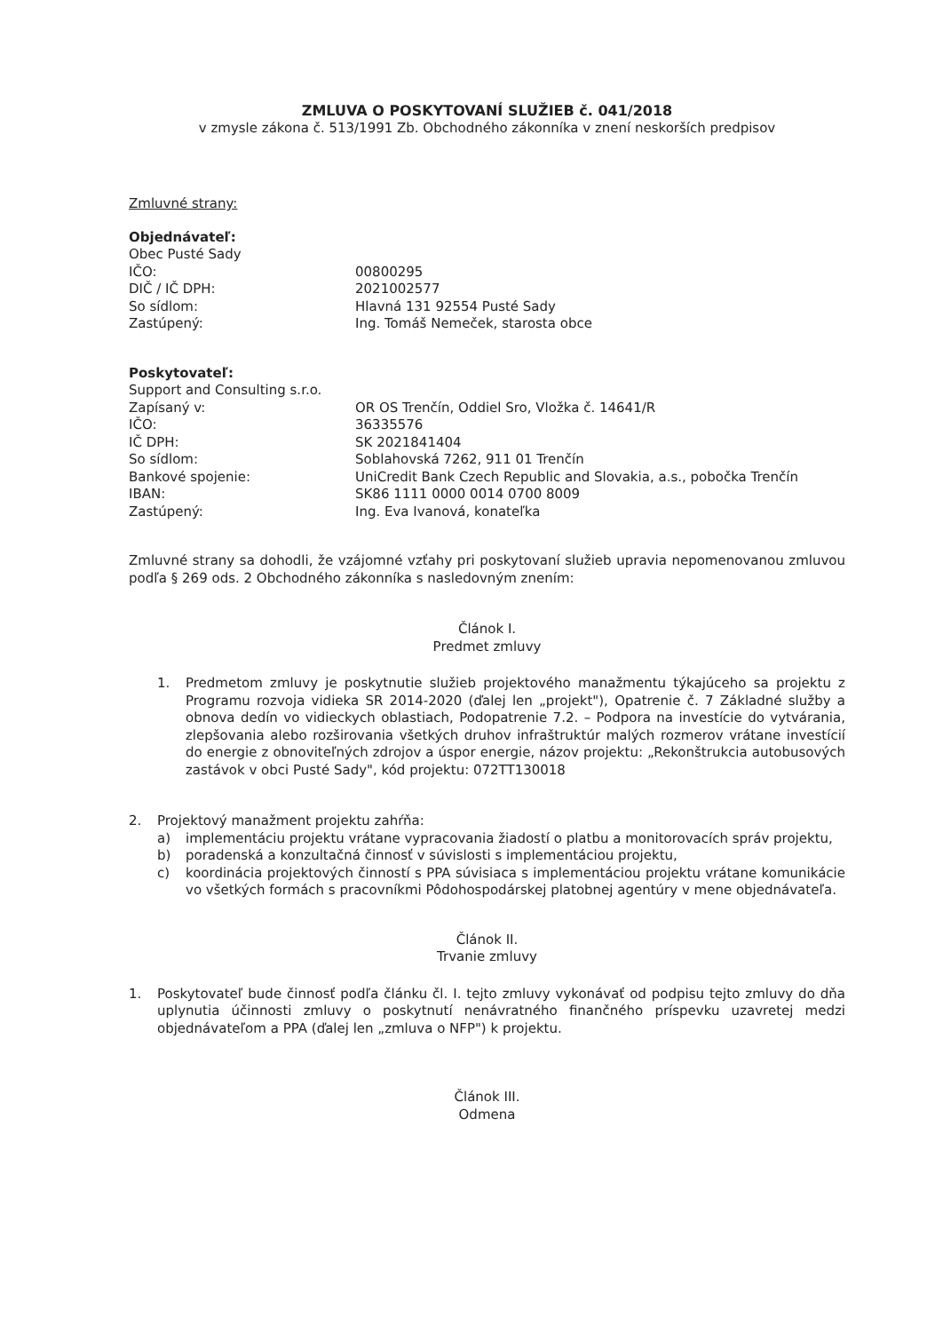ZMLUVA O POSKYTOVANÍ SLUŽIEB č. 041/2018
v zmysle zákona č. 513/1991 Zb. Obchodného zákonníka v znení neskorších predpisov
Zmluvné strany:
Objednávateľ:
Obec Pusté Sady
IČO: 00800295
DIČ / IČ DPH: 2021002577
So sídlom: Hlavná 131 92554 Pusté Sady
Zastúpený: Ing. Tomáš Nemeček, starosta obce
Poskytovateľ:
Support and Consulting s.r.o.
Zapísaný v: OR OS Trenčín, Oddiel Sro, Vložka č. 14641/R
IČO: 36335576
IČ DPH: SK 2021841404
So sídlom: Soblahovská 7262, 911 01 Trenčín
Bankové spojenie: UniCredit Bank Czech Republic and Slovakia, a.s., pobočka Trenčín
IBAN: SK86 1111 0000 0014 0700 8009
Zastúpený: Ing. Eva Ivanová, konateľka
Zmluvné strany sa dohodli, že vzájomné vzťahy pri poskytovaní služieb upravia nepomenovanou zmluvou podľa § 269 ods. 2 Obchodného zákonníka s nasledovným znením:
Článok I.
Predmet zmluvy
1. Predmetom zmluvy je poskytnutie služieb projektového manažmentu týkajúceho sa projektu z Programu rozvoja vidieka SR 2014-2020 (ďalej len „projekt"), Opatrenie č. 7 Základné služby a obnova dedín vo vidieckych oblastiach, Podopatrenie 7.2. – Podpora na investície do vytvárania, zlepšovania alebo rozširovania všetkých druhov infraštruktúr malých rozmerov vrátane investícií do energie z obnoviteľných zdrojov a úspor energie, názov projektu: „Rekonštrukcia autobusových zastávok v obci Pusté Sady", kód projektu: 072TT130018
2. Projektový manažment projektu zahŕňa:
a) implementáciu projektu vrátane vypracovania žiadostí o platbu a monitorovacích správ projektu,
b) poradenská a konzultačná činnosť v súvislosti s implementáciou projektu,
c) koordinácia projektových činností s PPA súvisiaca s implementáciou projektu vrátane komunikácie vo všetkých formách s pracovníkmi Pôdohospodárskej platobnej agentúry v mene objednávateľa.
Článok II.
Trvanie zmluvy
1. Poskytovateľ bude činnosť podľa článku čl. I. tejto zmluvy vykonávať od podpisu tejto zmluvy do dňa uplynutia účinnosti zmluvy o poskytnutí nenávratného finančného príspevku uzavretej medzi objednávateľom a PPA (ďalej len „zmluva o NFP") k projektu.
Článok III.
Odmena